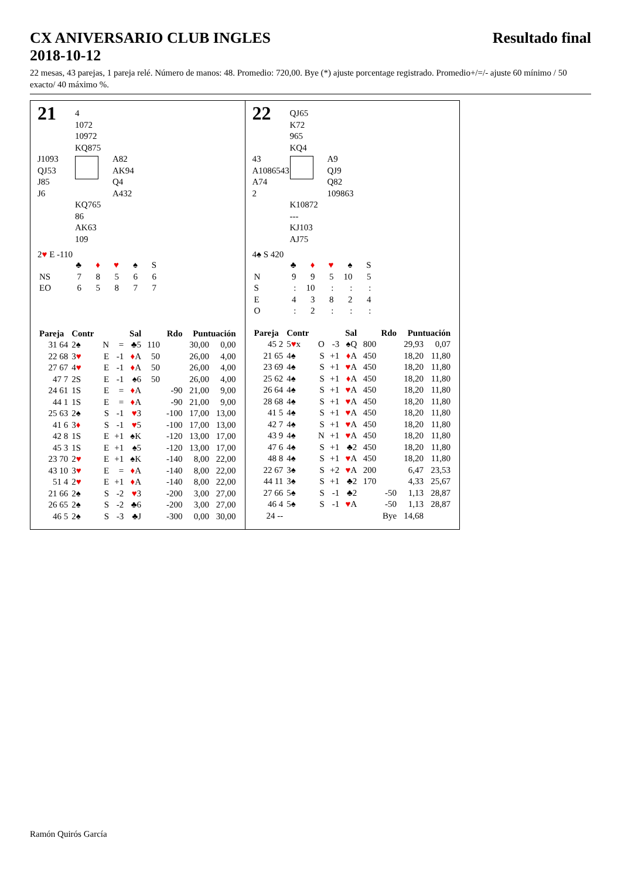CX ANIVERSARIO CLUB INGLES Resultado final
2018-10-12
22 mesas, 43 parejas, 1 pareja relé. Número de manos: 48. Promedio: 720,00. Bye (*) ajuste porcentage registrado. Promedio+/=/- ajuste 60 mínimo / 50 exacto/ 40 máximo %.
21
4
1072
10972
KQ875
J1093
QJ53
J85
J6
A82
AK94
Q4
A432
KQ765
86
AK63
109
2♥ E -110
| | ♣ | ♦ | ♥ | ♠ | S |
| NS | 7 | 8 | 5 | 6 | 6 |
| EO | 6 | 5 | 8 | 7 | 7 |
| Pareja | Contr | | | Sal | Rdo | | Puntuación | |
| --- | --- | --- | --- | --- | --- | --- | --- | --- |
| 31 64 | 2♠ | N | = | ♣5 | 110 | | 30,00 | 0,00 |
| 22 68 | 3 ♥ | E | -1 | ♦ A | 50 | | 26,00 | 4,00 |
| 27 67 | 4 ♥ | E | -1 | ♦ A | 50 | | 26,00 | 4,00 |
| 47 7 | 2S | E | -1 | ♠6 | 50 | | 26,00 | 4,00 |
| 24 61 | 1S | E | = | ♦ A | | -90 | 21,00 | 9,00 |
| 44 1 | 1S | E | = | ♦ A | | -90 | 21,00 | 9,00 |
| 25 63 | 2♠ | S | -1 | ♥ 3 | | -100 | 17,00 | 13,00 |
| 41 6 | 3 ♦ | S | -1 | ♥ 5 | | -100 | 17,00 | 13,00 |
| 42 8 | 1S | E | +1 | ♠K | | -120 | 13,00 | 17,00 |
| 45 3 | 1S | E | +1 | ♠5 | | -120 | 13,00 | 17,00 |
| 23 70 | 2 ♥ | E | +1 | ♠K | | -140 | 8,00 | 22,00 |
| 43 10 | 3 ♥ | E | = | ♦ A | | -140 | 8,00 | 22,00 |
| 51 4 | 2 ♥ | E | +1 | ♦ A | | -140 | 8,00 | 22,00 |
| 21 66 | 2♠ | S | -2 | ♥ 3 | | -200 | 3,00 | 27,00 |
| 26 65 | 2♠ | S | -2 | ♣6 | | -200 | 3,00 | 27,00 |
| 46 5 | 2♠ | S | -3 | ♣J | | -300 | 0,00 | 30,00 |
22
QJ65
K72
965
KQ4
43
A1086543
A74
2
A9
QJ9
Q82
109863
K10872
---
KJ103
AJ75
4♠ S 420
| | ♣ | ♦ | ♥ | ♠ | S |
| N | 9 | 9 | 5 | 10 | 5 |
| S | : | 10 | : | : | : |
| E | 4 | 3 | 8 | 2 | 4 |
| O | : | 2 | : | : | : |
| Pareja | Contr | | | Sal | Rdo | | Puntuación | |
| --- | --- | --- | --- | --- | --- | --- | --- | --- |
| 45 2 | 5 ♥ x | O | -3 | ♠Q | 800 | | 29,93 | 0,07 |
| 21 65 | 4♠ | S | +1 | ♦ A | 450 | | 18,20 | 11,80 |
| 23 69 | 4♠ | S | +1 | ♥ A | 450 | | 18,20 | 11,80 |
| 25 62 | 4♠ | S | +1 | ♦ A | 450 | | 18,20 | 11,80 |
| 26 64 | 4♠ | S | +1 | ♥ A | 450 | | 18,20 | 11,80 |
| 28 68 | 4♠ | S | +1 | ♥ A | 450 | | 18,20 | 11,80 |
| 41 5 | 4♠ | S | +1 | ♥ A | 450 | | 18,20 | 11,80 |
| 42 7 | 4♠ | S | +1 | ♥ A | 450 | | 18,20 | 11,80 |
| 43 9 | 4♠ | N | +1 | ♥ A | 450 | | 18,20 | 11,80 |
| 47 6 | 4♠ | S | +1 | ♣2 | 450 | | 18,20 | 11,80 |
| 48 8 | 4♠ | S | +1 | ♥ A | 450 | | 18,20 | 11,80 |
| 22 67 | 3♠ | S | +2 | ♥ A | 200 | | 6,47 | 23,53 |
| 44 11 | 3♠ | S | +1 | ♣2 | 170 | | 4,33 | 25,67 |
| 27 66 | 5♠ | S | -1 | ♣2 | | -50 | 1,13 | 28,87 |
| 46 4 | 5♠ | S | -1 | ♥ A | | -50 | 1,13 | 28,87 |
| 24 -- | | | | | | Bye | 14,68 | |
Ramón Quirós García